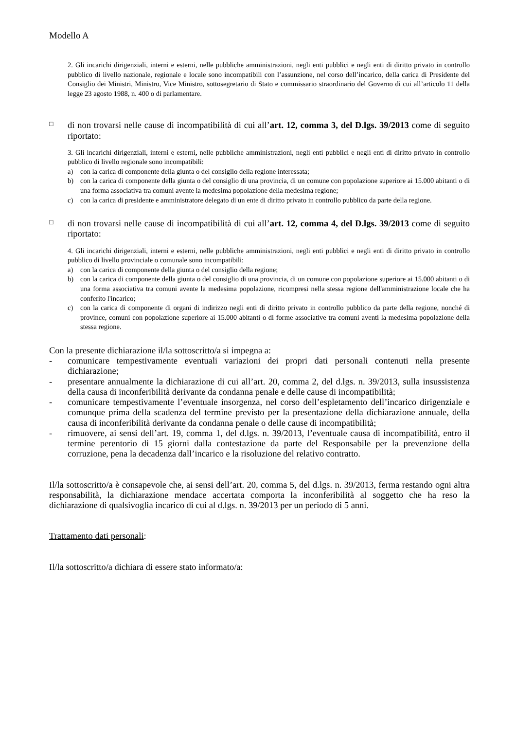Modello A
2. Gli incarichi dirigenziali, interni e esterni, nelle pubbliche amministrazioni, negli enti pubblici e negli enti di diritto privato in controllo pubblico di livello nazionale, regionale e locale sono incompatibili con l’assunzione, nel corso dell’incarico, della carica di Presidente del Consiglio dei Ministri, Ministro, Vice Ministro, sottosegretario di Stato e commissario straordinario del Governo di cui all’articolo 11 della legge 23 agosto 1988, n. 400 o di parlamentare.
□
di non trovarsi nelle cause di incompatibilità di cui all’art. 12, comma 3, del D.lgs. 39/2013 come di seguito riportato:
3. Gli incarichi dirigenziali, interni e esterni, nelle pubbliche amministrazioni, negli enti pubblici e negli enti di diritto privato in controllo pubblico di livello regionale sono incompatibili:
a) con la carica di componente della giunta o del consiglio della regione interessata;
b) con la carica di componente della giunta o del consiglio di una provincia, di un comune con popolazione superiore ai 15.000 abitanti o di una forma associativa tra comuni avente la medesima popolazione della medesima regione;
c) con la carica di presidente e amministratore delegato di un ente di diritto privato in controllo pubblico da parte della regione.
□
di non trovarsi nelle cause di incompatibilità di cui all’art. 12, comma 4, del D.lgs. 39/2013 come di seguito riportato:
4. Gli incarichi dirigenziali, interni e esterni, nelle pubbliche amministrazioni, negli enti pubblici e negli enti di diritto privato in controllo pubblico di livello provinciale o comunale sono incompatibili:
a) con la carica di componente della giunta o del consiglio della regione;
b) con la carica di componente della giunta o del consiglio di una provincia, di un comune con popolazione superiore ai 15.000 abitanti o di una forma associativa tra comuni avente la medesima popolazione, ricompresi nella stessa regione dell'amministrazione locale che ha conferito l'incarico;
c) con la carica di componente di organi di indirizzo negli enti di diritto privato in controllo pubblico da parte della regione, nonché di province, comuni con popolazione superiore ai 15.000 abitanti o di forme associative tra comuni aventi la medesima popolazione della stessa regione.
Con la presente dichiarazione il/la sottoscritto/a si impegna a:
- comunicare tempestivamente eventuali variazioni dei propri dati personali contenuti nella presente dichiarazione;
- presentare annualmente la dichiarazione di cui all’art. 20, comma 2, del d.lgs. n. 39/2013, sulla insussistenza della causa di inconferibilità derivante da condanna penale e delle cause di incompatibilità;
- comunicare tempestivamente l’eventuale insorgenza, nel corso dell’espletamento dell’incarico dirigenziale e comunque prima della scadenza del termine previsto per la presentazione della dichiarazione annuale, della causa di inconferibilità derivante da condanna penale o delle cause di incompatibilità;
- rimuovere, ai sensi dell’art. 19, comma 1, del d.lgs. n. 39/2013, l’eventuale causa di incompatibilità, entro il termine perentorio di 15 giorni dalla contestazione da parte del Responsabile per la prevenzione della corruzione, pena la decadenza dall’incarico e la risoluzione del relativo contratto.
Il/la sottoscritto/a è consapevole che, ai sensi dell’art. 20, comma 5, del d.lgs. n. 39/2013, ferma restando ogni altra responsabilità, la dichiarazione mendace accertata comporta la inconferibilità al soggetto che ha reso la dichiarazione di qualsivoglia incarico di cui al d.lgs. n. 39/2013 per un periodo di 5 anni.
Trattamento dati personali:
Il/la sottoscritto/a dichiara di essere stato informato/a: